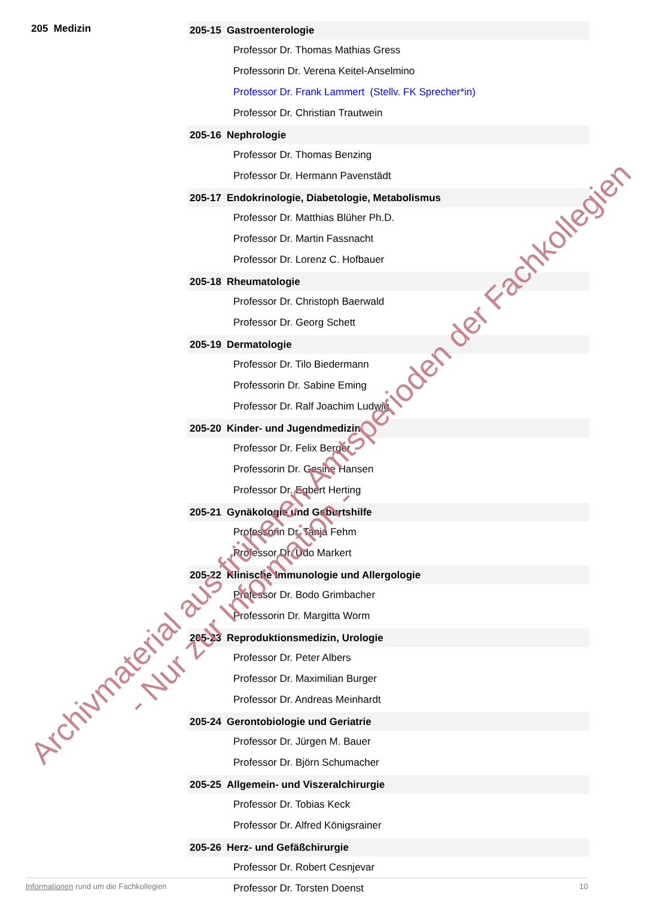205 Medizin
205-15 Gastroenterologie
Professor Dr. Thomas Mathias Gress
Professorin Dr. Verena Keitel-Anselmino
Professor Dr. Frank Lammert (Stellv. FK Sprecher*in)
Professor Dr. Christian Trautwein
205-16 Nephrologie
Professor Dr. Thomas Benzing
Professor Dr. Hermann Pavenstädt
205-17 Endokrinologie, Diabetologie, Metabolismus
Professor Dr. Matthias Blüher Ph.D.
Professor Dr. Martin Fassnacht
Professor Dr. Lorenz C. Hofbauer
205-18 Rheumatologie
Professor Dr. Christoph Baerwald
Professor Dr. Georg Schett
205-19 Dermatologie
Professor Dr. Tilo Biedermann
Professorin Dr. Sabine Eming
Professor Dr. Ralf Joachim Ludwig
205-20 Kinder- und Jugendmedizin
Professor Dr. Felix Berger
Professorin Dr. Gesine Hansen
Professor Dr. Egbert Herting
205-21 Gynäkologie und Geburtshilfe
Professorin Dr. Tanja Fehm
Professor Dr. Udo Markert
205-22 Klinische Immunologie und Allergologie
Professor Dr. Bodo Grimbacher
Professorin Dr. Margitta Worm
205-23 Reproduktionsmedizin, Urologie
Professor Dr. Peter Albers
Professor Dr. Maximilian Burger
Professor Dr. Andreas Meinhardt
205-24 Gerontobiologie und Geriatrie
Professor Dr. Jürgen M. Bauer
Professor Dr. Björn Schumacher
205-25 Allgemein- und Viszeralchirurgie
Professor Dr. Tobias Keck
Professor Dr. Alfred Königsrainer
205-26 Herz- und Gefäßchirurgie
Professor Dr. Robert Cesnjevar
Professor Dr. Torsten Doenst
Informationen rund um die Fachkollegien
10
Archivmaterial aus früheren Amtsperioden der Fachkollegien
- Nur zur Information -